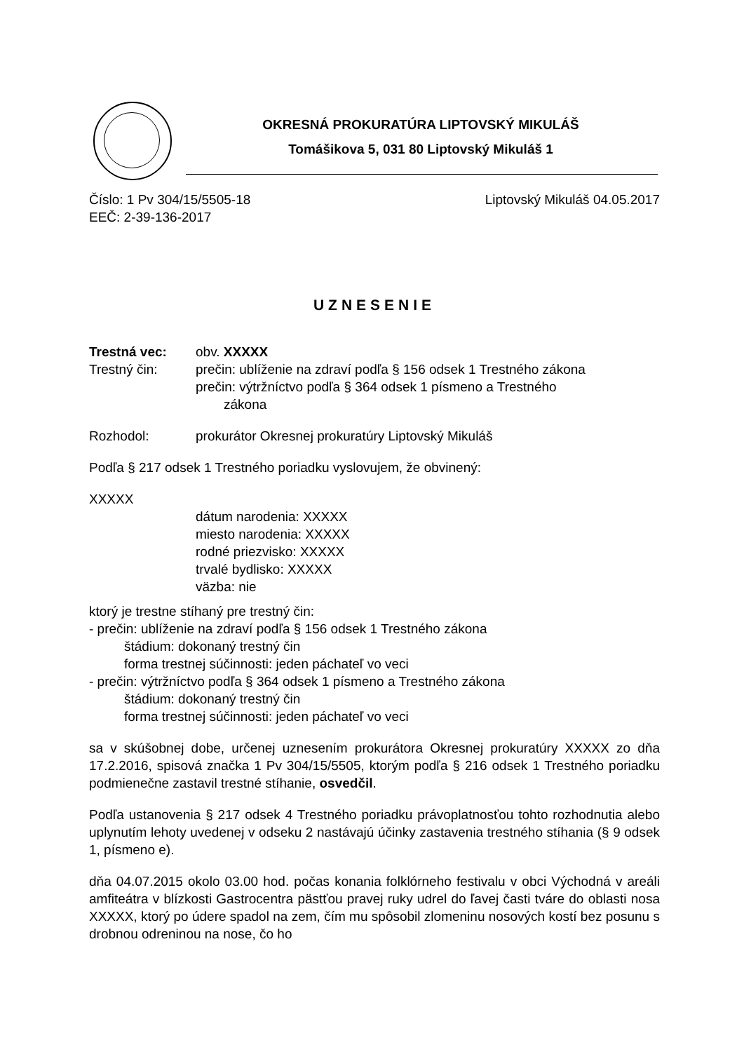OKRESNÁ PROKURATÚRA LIPTOVSKÝ MIKULÁŠ
Tomášikova 5, 031 80 Liptovský Mikuláš 1
Číslo: 1 Pv 304/15/5505-18 Liptovský Mikuláš 04.05.2017
EEČ: 2-39-136-2017
UZNESENIE
Trestná vec: obv. XXXXX
Trestný čin: prečin: ublíženie na zdraví podľa § 156 odsek 1 Trestného zákona
prečin: výtržníctvo podľa § 364 odsek 1 písmeno a Trestného
zákona
Rozhodol: prokurátor Okresnej prokuratúry Liptovský Mikuláš
Podľa § 217 odsek 1 Trestného poriadku vyslovujem, že obvinený:
XXXXX
dátum narodenia: XXXXX
miesto narodenia: XXXXX
rodné priezvisko: XXXXX
trvalé bydlisko: XXXXX
väzba: nie
ktorý je trestne stíhaný pre trestný čin:
- prečin: ublíženie na zdraví podľa § 156 odsek 1 Trestného zákona
štádium: dokonaný trestný čin
forma trestnej súčinnosti: jeden páchateľ vo veci
- prečin: výtržníctvo podľa § 364 odsek 1 písmeno a Trestného zákona
štádium: dokonaný trestný čin
forma trestnej súčinnosti: jeden páchateľ vo veci
sa v skúšobnej dobe, určenej uznesením prokurátora Okresnej prokuratúry XXXXX zo dňa 17.2.2016, spisová značka 1 Pv 304/15/5505, ktorým podľa § 216 odsek 1 Trestného poriadku podmienečne zastavil trestné stíhanie, osvedčil.
Podľa ustanovenia § 217 odsek 4 Trestného poriadku právoplatnosťou tohto rozhodnutia alebo uplynutím lehoty uvedenej v odseku 2 nastávajú účinky zastavenia trestného stíhania (§ 9 odsek 1, písmeno e).
dňa 04.07.2015 okolo 03.00 hod. počas konania folklórneho festivalu v obci Východná v areáli amfiteátra v blízkosti Gastrocentra pästťou pravej ruky udrel do ľavej časti tváre do oblasti nosa XXXXX, ktorý po údere spadol na zem, čím mu spôsobil zlomeninu nosových kostí bez posunu s drobnou odreninou na nose, čo ho